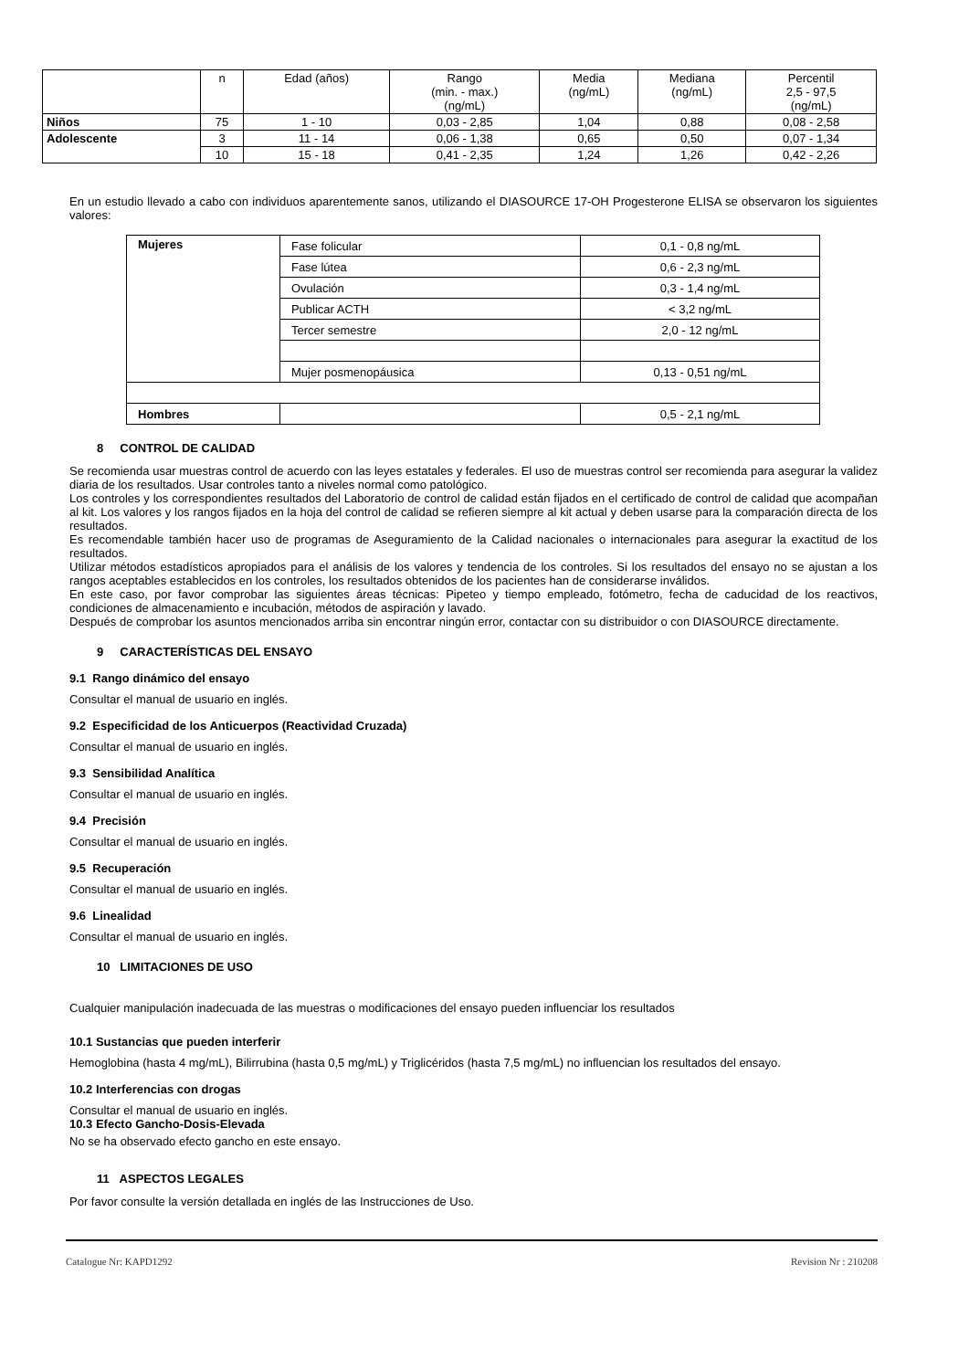| | n | Edad (años) | Rango (min. - max.) (ng/mL) | Media (ng/mL) | Mediana (ng/mL) | Percentil 2,5 - 97,5 (ng/mL) |
| --- | --- | --- | --- | --- | --- | --- |
| Niños | 75 | 1 - 10 | 0,03 - 2,85 | 1,04 | 0,88 | 0,08 - 2,58 |
| Adolescente | 3 | 11 - 14 | 0,06 - 1,38 | 0,65 | 0,50 | 0,07 - 1,34 |
| | 10 | 15 - 18 | 0,41 - 2,35 | 1,24 | 1,26 | 0,42 - 2,26 |
En un estudio llevado a cabo con individuos aparentemente sanos, utilizando el DIASOURCE 17-OH Progesterone ELISA se observaron los siguientes valores:
| Mujeres | Fase folicular | 0,1 - 0,8 ng/mL |
| | Fase lútea | 0,6 - 2,3 ng/mL |
| | Ovulación | 0,3 - 1,4 ng/mL |
| | Publicar ACTH | < 3,2 ng/mL |
| | Tercer semestre | 2,0 - 12 ng/mL |
| | Mujer posmenopáusica | 0,13 - 0,51 ng/mL |
| Hombres | | 0,5 - 2,1 ng/mL |
8 CONTROL DE CALIDAD
Se recomienda usar muestras control de acuerdo con las leyes estatales y federales. El uso de muestras control ser recomienda para asegurar la validez diaria de los resultados. Usar controles tanto a niveles normal como patológico.
Los controles y los correspondientes resultados del Laboratorio de control de calidad están fijados en el certificado de control de calidad que acompañan al kit. Los valores y los rangos fijados en la hoja del control de calidad se refieren siempre al kit actual y deben usarse para la comparación directa de los resultados.
Es recomendable también hacer uso de programas de Aseguramiento de la Calidad nacionales o internacionales para asegurar la exactitud de los resultados.
Utilizar métodos estadísticos apropiados para el análisis de los valores y tendencia de los controles. Si los resultados del ensayo no se ajustan a los rangos aceptables establecidos en los controles, los resultados obtenidos de los pacientes han de considerarse inválidos.
En este caso, por favor comprobar las siguientes áreas técnicas: Pipeteo y tiempo empleado, fotómetro, fecha de caducidad de los reactivos, condiciones de almacenamiento e incubación, métodos de aspiración y lavado.
Después de comprobar los asuntos mencionados arriba sin encontrar ningún error, contactar con su distribuidor o con DIASOURCE directamente.
9 CARACTERÍSTICAS DEL ENSAYO
9.1 Rango dinámico del ensayo
Consultar el manual de usuario en inglés.
9.2 Especificidad de los Anticuerpos (Reactividad Cruzada)
Consultar el manual de usuario en inglés.
9.3 Sensibilidad Analítica
Consultar el manual de usuario en inglés.
9.4 Precisión
Consultar el manual de usuario en inglés.
9.5 Recuperación
Consultar el manual de usuario en inglés.
9.6 Linealidad
Consultar el manual de usuario en inglés.
10 LIMITACIONES DE USO
Cualquier manipulación inadecuada de las muestras o modificaciones del ensayo pueden influenciar los resultados
10.1 Sustancias que pueden interferir
Hemoglobina (hasta 4 mg/mL), Bilirrubina (hasta 0,5 mg/mL) y Triglicéridos (hasta 7,5 mg/mL) no influencian los resultados del ensayo.
10.2 Interferencias con drogas
Consultar el manual de usuario en inglés.
10.3 Efecto Gancho-Dosis-Elevada
No se ha observado efecto gancho en este ensayo.
11 ASPECTOS LEGALES
Por favor consulte la versión detallada en inglés de las Instrucciones de Uso.
Catalogue Nr: KAPD1292 Revision Nr : 210208